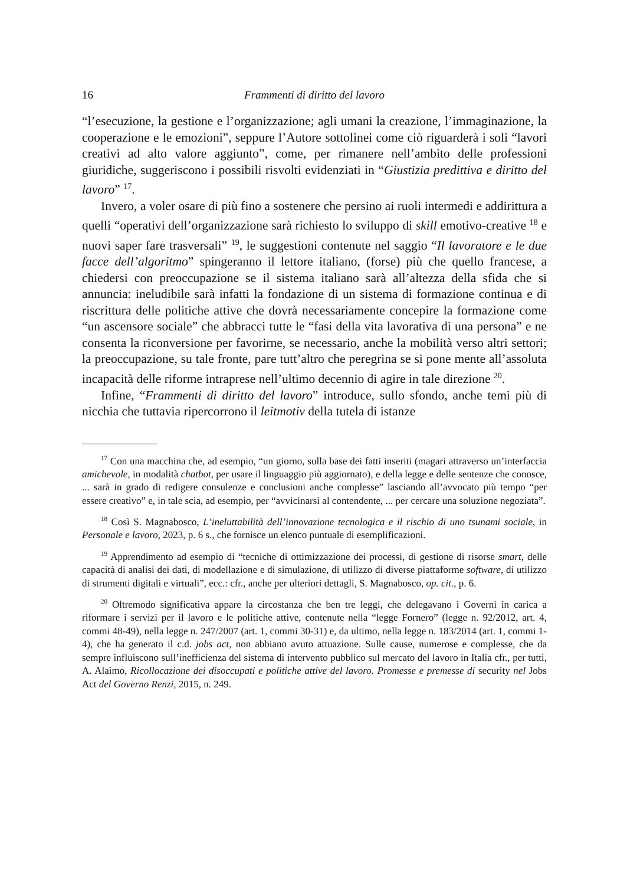16 Frammenti di diritto del lavoro
“l’esecuzione, la gestione e l’organizzazione; agli umani la creazione, l’immaginazione, la cooperazione e le emozioni”, seppure l’Autore sottolinei come ciò riguarderà i soli “lavori creativi ad alto valore aggiunto”, come, per rimanere nell’ambito delle professioni giuridiche, suggeriscono i possibili risvolti evidenziati in “Giustizia predittiva e diritto del lavoro” <sup>17</sup>.
Invero, a voler osare di più fino a sostenere che persino ai ruoli intermedi e addirittura a quelli “operativi dell’organizzazione sarà richiesto lo sviluppo di skill emotivo-creative <sup>18</sup> e nuovi saper fare trasversali” <sup>19</sup>, le suggestioni contenute nel saggio “Il lavoratore e le due facce dell’algoritmo” spingeranno il lettore italiano, (forse) più che quello francese, a chiedersi con preoccupazione se il sistema italiano sarà all’altezza della sfida che si annuncia: ineludibile sarà infatti la fondazione di un sistema di formazione continua e di riscrittura delle politiche attive che dovrà necessariamente concepire la formazione come “un ascensore sociale” che abbracci tutte le “fasi della vita lavorativa di una persona” e ne consenta la riconversione per favorirne, se necessario, anche la mobilità verso altri settori; la preoccupazione, su tale fronte, pare tutt’altro che peregrina se si pone mente all’assoluta incapacità delle riforme intraprese nell’ultimo decennio di agire in tale direzione <sup>20</sup>.
Infine, “Frammenti di diritto del lavoro” introduce, sullo sfondo, anche temi più di nicchia che tuttavia ripercorrono il leitmotiv della tutela di istanze
<sup>17</sup> Con una macchina che, ad esempio, “un giorno, sulla base dei fatti inseriti (magari attraverso un’interfaccia amichevole, in modalità chatbot, per usare il linguaggio più aggiornato), e della legge e delle sentenze che conosce, ... sarà in grado di redigere consulenze e conclusioni anche complesse” lasciando all’avvocato più tempo “per essere creativo” e, in tale scia, ad esempio, per “avvicinarsi al contendente, ... per cercare una soluzione negoziata”.
<sup>18</sup> Così S. Magnabosco, L’ineluttabilità dell’innovazione tecnologica e il rischio di uno tsunami sociale, in Personale e lavoro, 2023, p. 6 s., che fornisce un elenco puntuale di esemplificazioni.
<sup>19</sup> Apprendimento ad esempio di “tecniche di ottimizzazione dei processi, di gestione di risorse smart, delle capacità di analisi dei dati, di modellazione e di simulazione, di utilizzo di diverse piattaforme software, di utilizzo di strumenti digitali e virtuali”, ecc.: cfr., anche per ulteriori dettagli, S. Magnabosco, op. cit., p. 6.
<sup>20</sup> Oltremodo significativa appare la circostanza che ben tre leggi, che delegavano i Governi in carica a riformare i servizi per il lavoro e le politiche attive, contenute nella “legge Fornero” (legge n. 92/2012, art. 4, commi 48-49), nella legge n. 247/2007 (art. 1, commi 30-31) e, da ultimo, nella legge n. 183/2014 (art. 1, commi 1-4), che ha generato il c.d. jobs act, non abbiano avuto attuazione. Sulle cause, numerose e complesse, che da sempre influiscono sull’inefficienza del sistema di intervento pubblico sul mercato del lavoro in Italia cfr., per tutti, A. Alaimo, Ricollocazione dei disoccupati e politiche attive del lavoro. Promesse e premesse di security nel Jobs Act del Governo Renzi, 2015, n. 249.